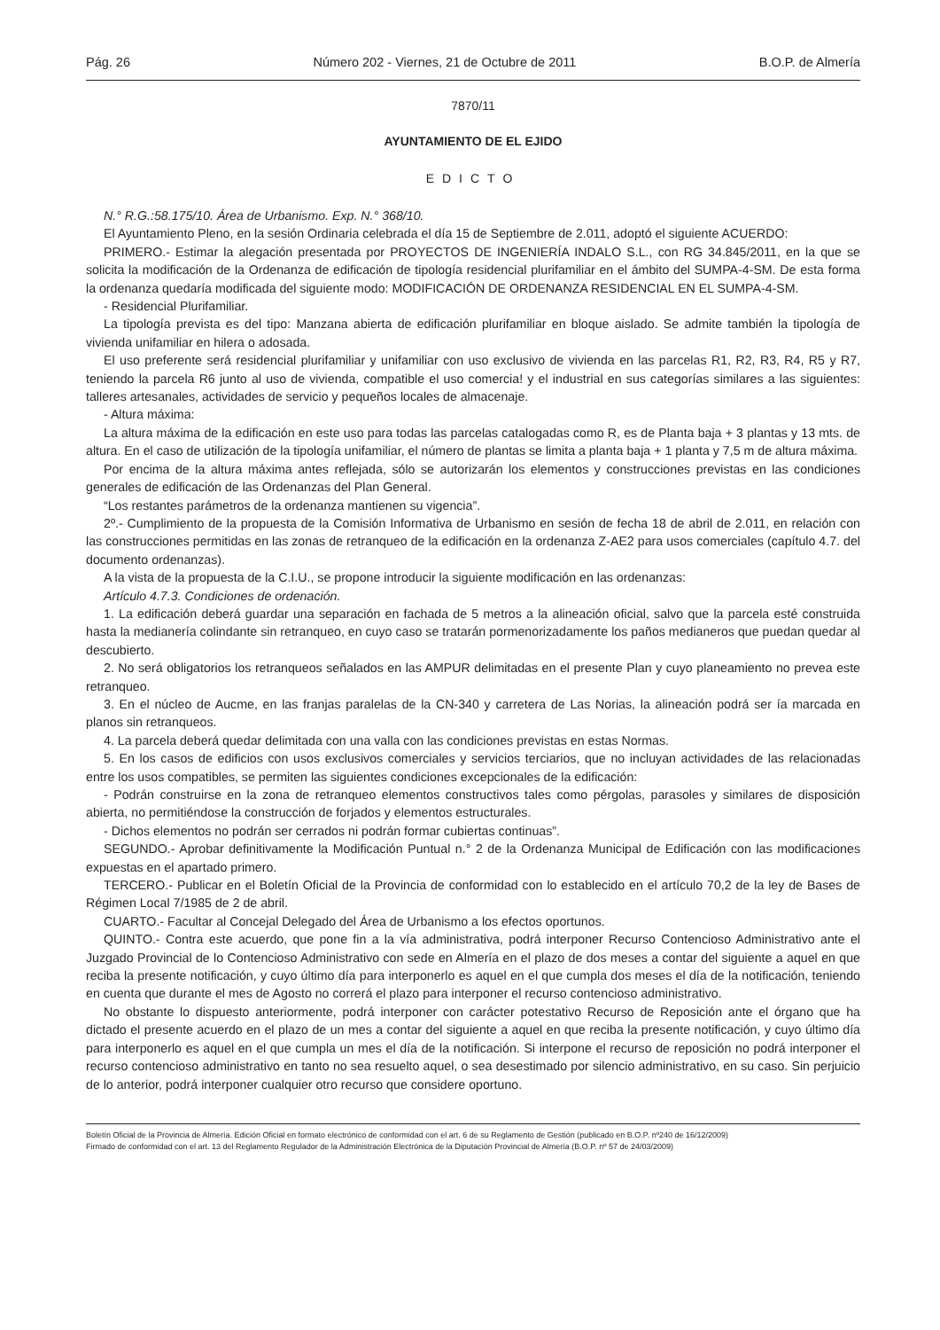Pág. 26 Número 202 - Viernes, 21 de Octubre de 2011 B.O.P. de Almería
7870/11
AYUNTAMIENTO DE EL EJIDO
EDICTO
N.° R.G.:58.175/10. Área de Urbanismo. Exp. N.° 368/10.
El Ayuntamiento Pleno, en la sesión Ordinaria celebrada el día 15 de Septiembre de 2.011, adoptó el siguiente ACUERDO:
PRIMERO.- Estimar la alegación presentada por PROYECTOS DE INGENIERÍA INDALO S.L., con RG 34.845/2011, en la que se solicita la modificación de la Ordenanza de edificación de tipología residencial plurifamiliar en el ámbito del SUMPA-4-SM. De esta forma la ordenanza quedaría modificada del siguiente modo: MODIFICACIÓN DE ORDENANZA RESIDENCIAL EN EL SUMPA-4-SM.
- Residencial Plurifamiliar.
La tipología prevista es del tipo: Manzana abierta de edificación plurifamiliar en bloque aislado. Se admite también la tipología de vivienda unifamiliar en hilera o adosada.
El uso preferente será residencial plurifamiliar y unifamiliar con uso exclusivo de vivienda en las parcelas R1, R2, R3, R4, R5 y R7, teniendo la parcela R6 junto al uso de vivienda, compatible el uso comercia! y el industrial en sus categorías similares a las siguientes: talleres artesanales, actividades de servicio y pequeños locales de almacenaje.
- Altura máxima:
La altura máxima de la edificación en este uso para todas las parcelas catalogadas como R, es de Planta baja + 3 plantas y 13 mts. de altura. En el caso de utilización de la tipología unifamiliar, el número de plantas se limita a planta baja + 1 planta y 7,5 m de altura máxima.
Por encima de la altura máxima antes reflejada, sólo se autorizarán los elementos y construcciones previstas en las condiciones generales de edificación de las Ordenanzas del Plan General.
“Los restantes parámetros de la ordenanza mantienen su vigencia”.
2º.- Cumplimiento de la propuesta de la Comisión Informativa de Urbanismo en sesión de fecha 18 de abril de 2.011, en relación con las construcciones permitidas en las zonas de retranqueo de la edificación en la ordenanza Z-AE2 para usos comerciales (capítulo 4.7. del documento ordenanzas).
A la vista de la propuesta de la C.I.U., se propone introducir la siguiente modificación en las ordenanzas:
Artículo 4.7.3. Condiciones de ordenación.
1. La edificación deberá guardar una separación en fachada de 5 metros a la alineación oficial, salvo que la parcela esté construida hasta la medianería colindante sin retranqueo, en cuyo caso se tratarán pormenorizadamente los paños medianeros que puedan quedar al descubierto.
2. No será obligatorios los retranqueos señalados en las AMPUR delimitadas en el presente Plan y cuyo planeamiento no prevea este retranqueo.
3. En el núcleo de Aucme, en las franjas paralelas de la CN-340 y carretera de Las Norias, la alineación podrá ser ía marcada en planos sin retranqueos.
4. La parcela deberá quedar delimitada con una valla con las condiciones previstas en estas Normas.
5. En los casos de edificios con usos exclusivos comerciales y servicios terciarios, que no incluyan actividades de las relacionadas entre los usos compatibles, se permiten las siguientes condiciones excepcionales de la edificación:
- Podrán construirse en la zona de retranqueo elementos constructivos tales como pérgolas, parasoles y similares de disposición abierta, no permitiéndose la construcción de forjados y elementos estructurales.
- Dichos elementos no podrán ser cerrados ni podrán formar cubiertas continuas”.
SEGUNDO.- Aprobar definitivamente la Modificación Puntual n.° 2 de la Ordenanza Municipal de Edificación con las modificaciones expuestas en el apartado primero.
TERCERO.- Publicar en el Boletín Oficial de la Provincia de conformidad con lo establecido en el artículo 70,2 de la ley de Bases de Régimen Local 7/1985 de 2 de abril.
CUARTO.- Facultar al Concejal Delegado del Área de Urbanismo a los efectos oportunos.
QUINTO.- Contra este acuerdo, que pone fin a la vía administrativa, podrá interponer Recurso Contencioso Administrativo ante el Juzgado Provincial de lo Contencioso Administrativo con sede en Almería en el plazo de dos meses a contar del siguiente a aquel en que reciba la presente notificación, y cuyo último día para interponerlo es aquel en el que cumpla dos meses el día de la notificación, teniendo en cuenta que durante el mes de Agosto no correrá el plazo para interponer el recurso contencioso administrativo.
No obstante lo dispuesto anteriormente, podrá interponer con carácter potestativo Recurso de Reposición ante el órgano que ha dictado el presente acuerdo en el plazo de un mes a contar del siguiente a aquel en que reciba la presente notificación, y cuyo último día para interponerlo es aquel en el que cumpla un mes el día de la notificación. Si interpone el recurso de reposición no podrá interponer el recurso contencioso administrativo en tanto no sea resuelto aquel, o sea desestimado por silencio administrativo, en su caso. Sin perjuicio de lo anterior, podrá interponer cualquier otro recurso que considere oportuno.
Boletín Oficial de la Provincia de Almería. Edición Oficial en formato electrónico de conformidad con el art. 6 de su Reglamento de Gestión (publicado en B.O.P. nº240 de 16/12/2009)
Firmado de conformidad con el art. 13 del Reglamento Regulador de la Administración Electrónica de la Diputación Provincial de Almería (B.O.P. nº 57 de 24/03/2009)